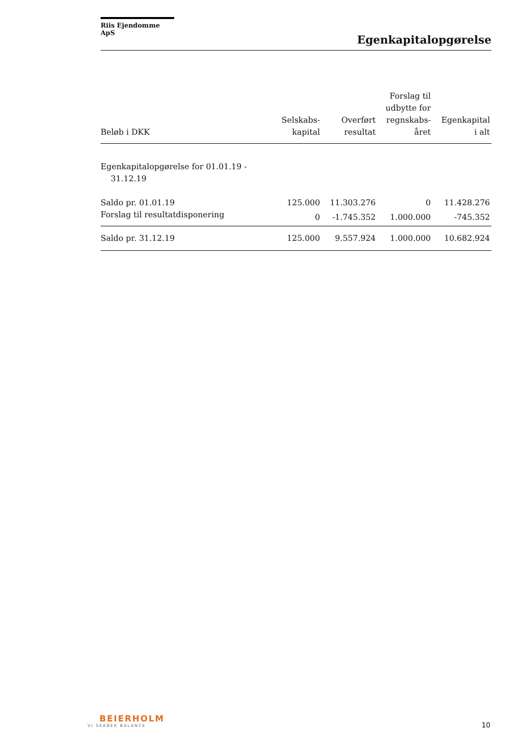Riis Ejendomme ApS
Egenkapitalopgørelse
| Beløb i DKK | Selskabs- kapital | Overført resultat | Forslag til udbytte for regnskabs- året | Egenkapital i alt |
| --- | --- | --- | --- | --- |
| Egenkapitalopgørelse for 01.01.19 - 31.12.19 | | | | |
| Saldo pr. 01.01.19 | 125.000 | 11.303.276 | 0 | 11.428.276 |
| Forslag til resultatdisponering | 0 | -1.745.352 | 1.000.000 | -745.352 |
| Saldo pr. 31.12.19 | 125.000 | 9.557.924 | 1.000.000 | 10.682.924 |
BEIERHOLM
VI SKABER BALANCE
10